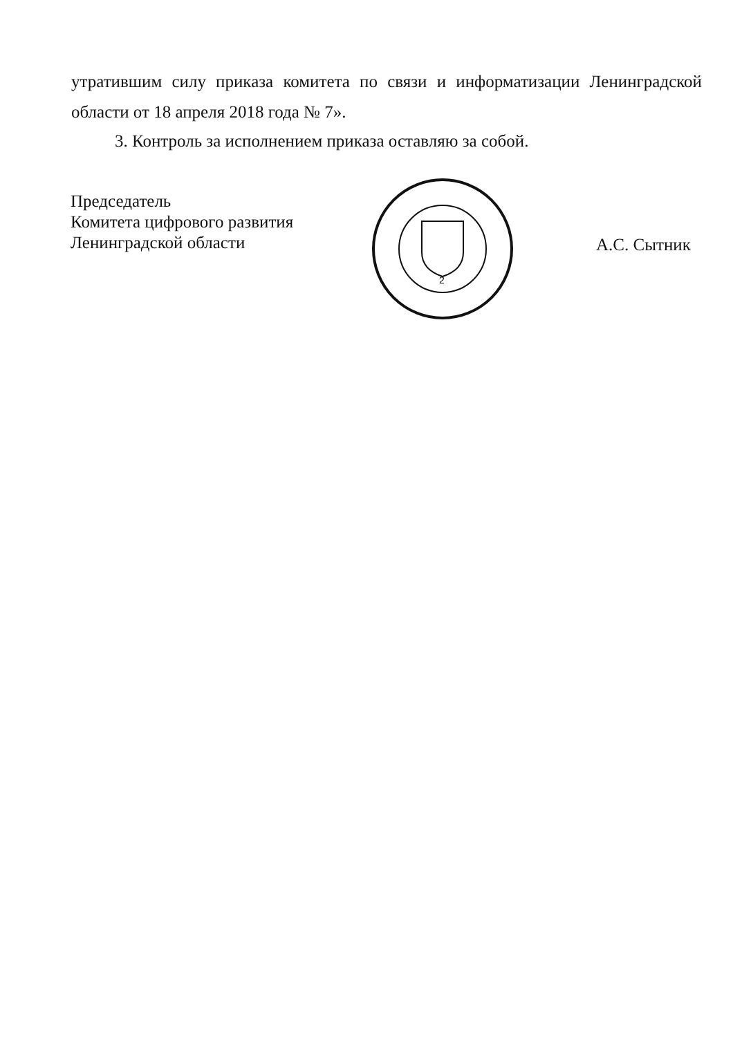утратившим силу приказа комитета по связи и информатизации Ленинградской области от 18 апреля 2018 года № 7».
3. Контроль за исполнением приказа оставляю за собой.
Председатель
Комитета цифрового развития
Ленинградской области
2
А.С. Сытник